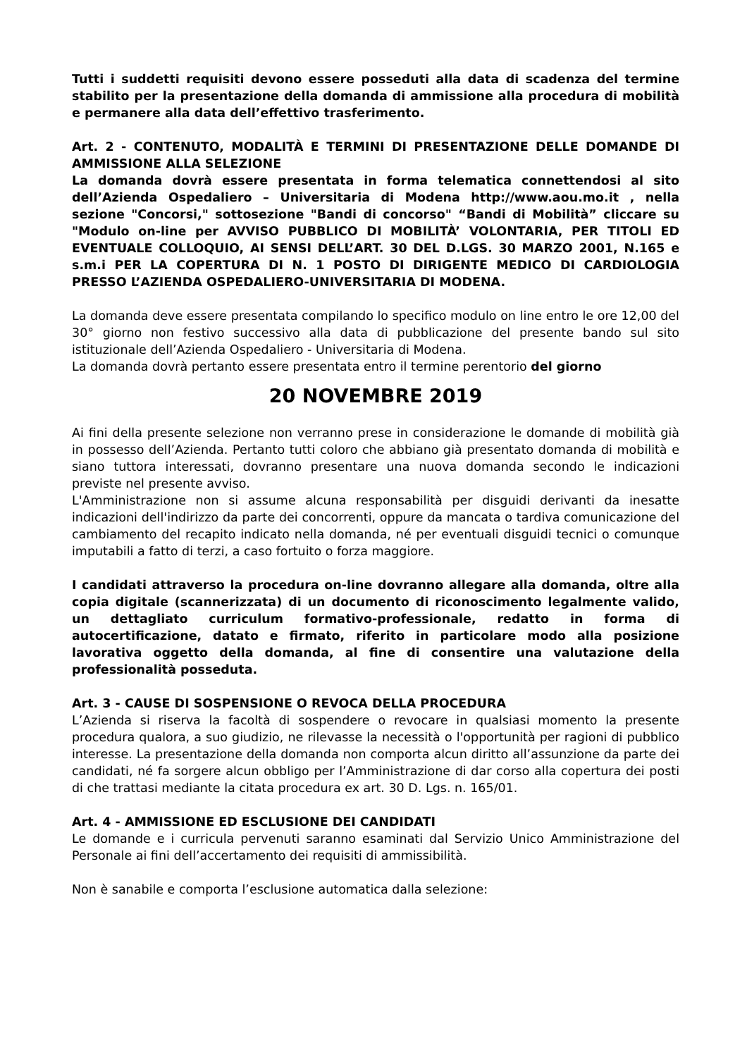Tutti i suddetti requisiti devono essere posseduti alla data di scadenza del termine stabilito per la presentazione della domanda di ammissione alla procedura di mobilità e permanere alla data dell’effettivo trasferimento.
Art. 2 - CONTENUTO, MODALITÀ E TERMINI DI PRESENTAZIONE DELLE DOMANDE DI AMMISSIONE ALLA SELEZIONE
La domanda dovrà essere presentata in forma telematica connettendosi al sito dell’Azienda Ospedaliero – Universitaria di Modena http://www.aou.mo.it , nella sezione "Concorsi," sottosezione "Bandi di concorso" “Bandi di Mobilità” cliccare su "Modulo on-line per AVVISO PUBBLICO DI MOBILITÀ’ VOLONTARIA, PER TITOLI ED EVENTUALE COLLOQUIO, AI SENSI DELL’ART. 30 DEL D.LGS. 30 MARZO 2001, N.165 e s.m.i PER LA COPERTURA DI N. 1 POSTO DI DIRIGENTE MEDICO DI CARDIOLOGIA PRESSO L’AZIENDA OSPEDALIERO-UNIVERSITARIA DI MODENA.
La domanda deve essere presentata compilando lo specifico modulo on line entro le ore 12,00 del 30° giorno non festivo successivo alla data di pubblicazione del presente bando sul sito istituzionale dell’Azienda Ospedaliero - Universitaria di Modena.
La domanda dovrà pertanto essere presentata entro il termine perentorio del giorno
20 NOVEMBRE 2019
Ai fini della presente selezione non verranno prese in considerazione le domande di mobilità già in possesso dell’Azienda. Pertanto tutti coloro che abbiano già presentato domanda di mobilità e siano tuttora interessati, dovranno presentare una nuova domanda secondo le indicazioni previste nel presente avviso.
L'Amministrazione non si assume alcuna responsabilità per disguidi derivanti da inesatte indicazioni dell'indirizzo da parte dei concorrenti, oppure da mancata o tardiva comunicazione del cambiamento del recapito indicato nella domanda, né per eventuali disguidi tecnici o comunque imputabili a fatto di terzi, a caso fortuito o forza maggiore.
I candidati attraverso la procedura on-line dovranno allegare alla domanda, oltre alla copia digitale (scannerizzata) di un documento di riconoscimento legalmente valido, un dettagliato curriculum formativo-professionale, redatto in forma di autocertificazione, datato e firmato, riferito in particolare modo alla posizione lavorativa oggetto della domanda, al fine di consentire una valutazione della professionalità posseduta.
Art. 3 - CAUSE DI SOSPENSIONE O REVOCA DELLA PROCEDURA
L’Azienda si riserva la facoltà di sospendere o revocare in qualsiasi momento la presente procedura qualora, a suo giudizio, ne rilevasse la necessità o l'opportunità per ragioni di pubblico interesse. La presentazione della domanda non comporta alcun diritto all’assunzione da parte dei candidati, né fa sorgere alcun obbligo per l’Amministrazione di dar corso alla copertura dei posti di che trattasi mediante la citata procedura ex art. 30 D. Lgs. n. 165/01.
Art. 4 - AMMISSIONE ED ESCLUSIONE DEI CANDIDATI
Le domande e i curricula pervenuti saranno esaminati dal Servizio Unico Amministrazione del Personale ai fini dell’accertamento dei requisiti di ammissibilità.
Non è sanabile e comporta l’esclusione automatica dalla selezione: